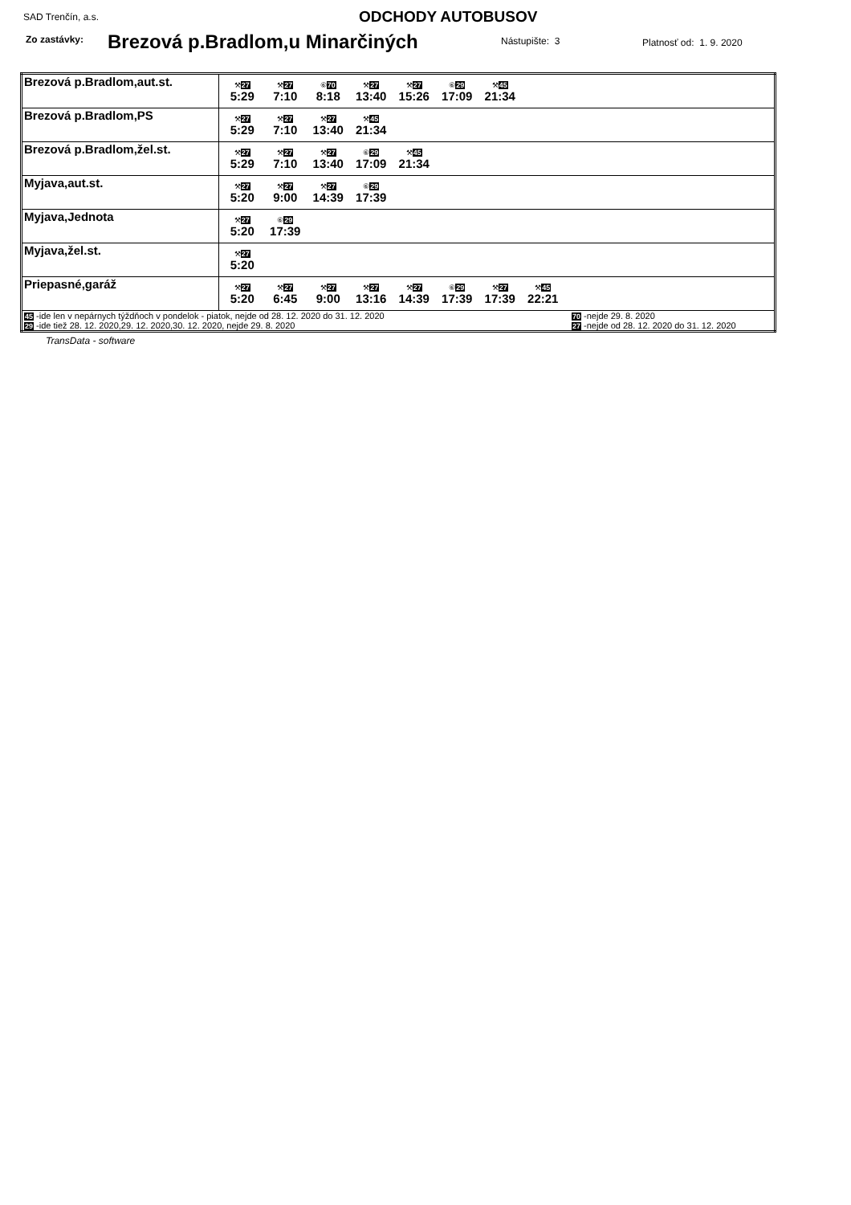SAD Trenčín, a.s. ODCHODY AUTOBUSOV
Zo zastávky:
Brezová p.Bradlom,u Minarčiných
Nástupište: 3 Platnosť od: 1. 9. 2020
| Brezová p.Bradlom,aut.st. | ⚒ 27 5:29 ⚒ 27 7:10 ⑥ 70 8:18 ⚒ 27 13:40 ⚒ 27 15:26 ⑥ 29 17:09 ⚒ 45 21:34 |
| Brezová p.Bradlom,PS | ⚒ 27 5:29 ⚒ 27 7:10 ⚒ 27 13:40 ⚒ 45 21:34 |
| Brezová p.Bradlom,žel.st. | ⚒ 27 5:29 ⚒ 27 7:10 ⚒ 27 13:40 ⑥ 29 17:09 ⚒ 45 21:34 |
| Myjava,aut.st. | ⚒ 27 5:20 ⚒ 27 9:00 ⚒ 27 14:39 ⑥ 29 17:39 |
| Myjava,Jednota | ⚒ 27 5:20 ⑥ 29 17:39 |
| Myjava,žel.st. | ⚒ 27 5:20 |
| Priepasné,garáž | ⚒ 27 5:20 ⚒ 27 6:45 ⚒ 27 9:00 ⚒ 27 13:16 ⚒ 27 14:39 ⑥ 29 17:39 ⚒ 27 17:39 ⚒ 45 22:21 |
| 45 -ide len v nepárnych týždňoch v pondelok - piatok, nejde od 28. 12. 2020 do 31. 12. 2020 70 -nejde 29. 8. 2020 29 -ide tiež 28. 12. 2020,29. 12. 2020,30. 12. 2020, nejde 29. 8. 2020 27 -nejde od 28. 12. 2020 do 31. 12. 2020 | |
TransData - software